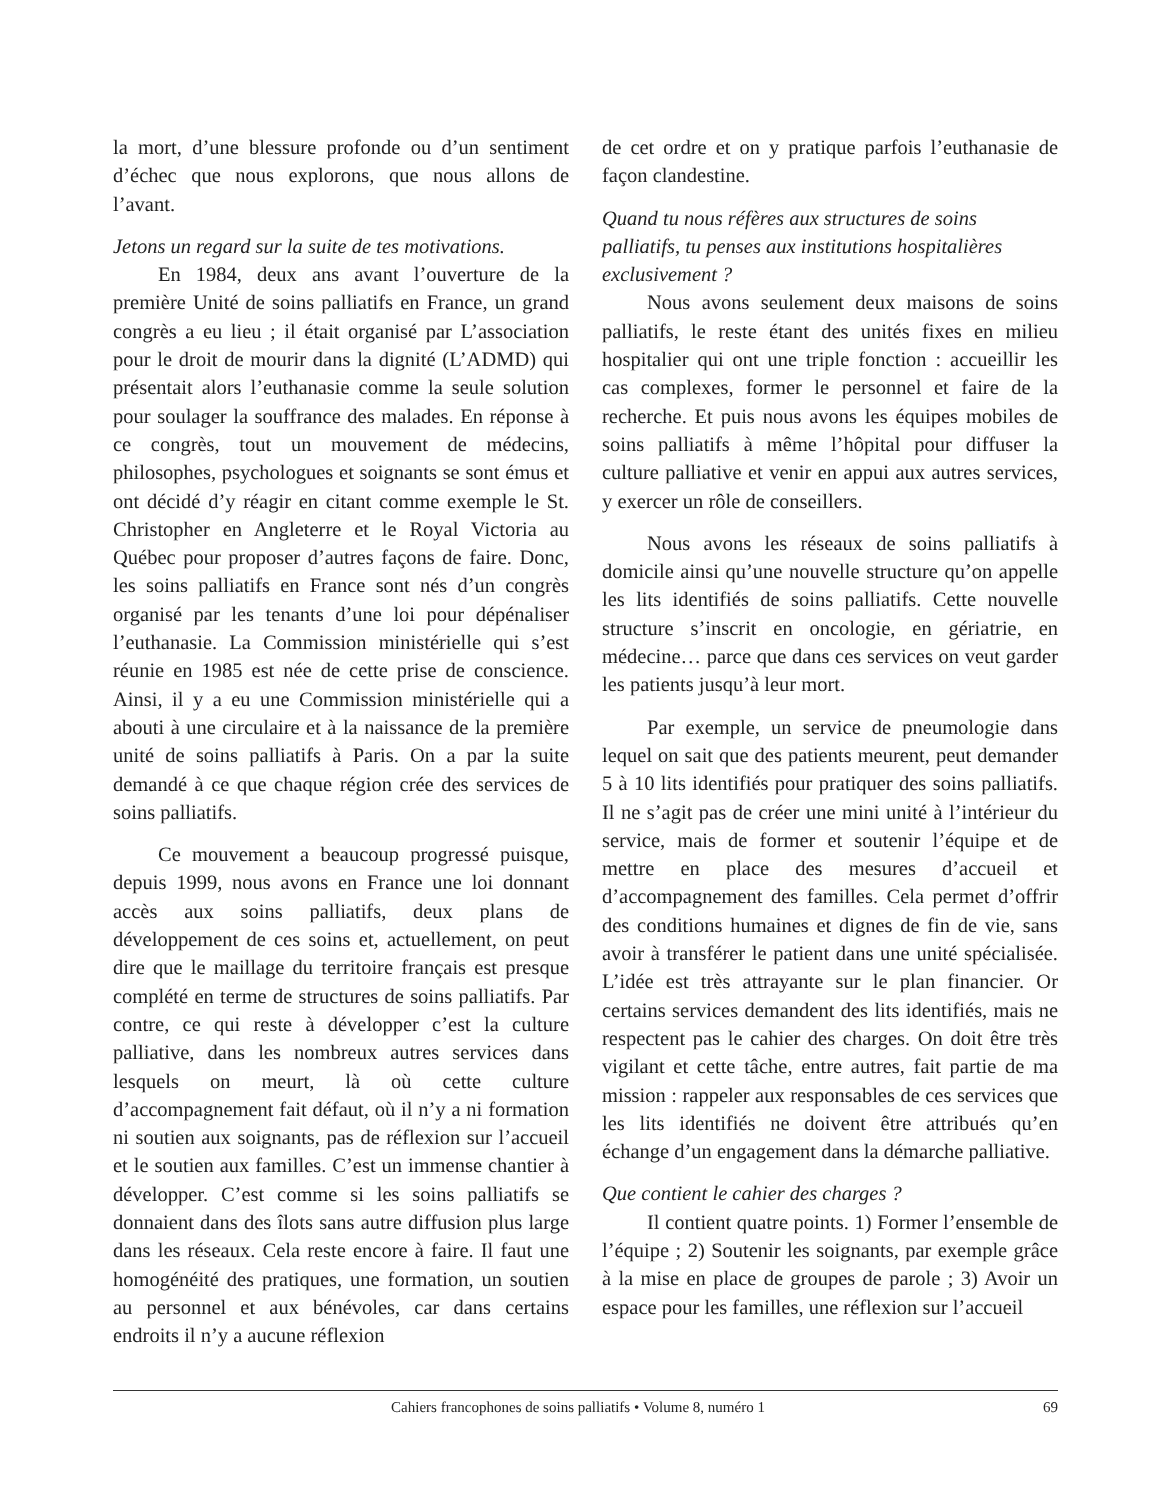la mort, d’une blessure profonde ou d’un sentiment d’échec que nous explorons, que nous allons de l’avant.
Jetons un regard sur la suite de tes motivations.
En 1984, deux ans avant l’ouverture de la première Unité de soins palliatifs en France, un grand congrès a eu lieu ; il était organisé par L’association pour le droit de mourir dans la dignité (L’ADMD) qui présentait alors l’euthanasie comme la seule solution pour soulager la souffrance des malades. En réponse à ce congrès, tout un mouvement de médecins, philosophes, psychologues et soignants se sont émus et ont décidé d’y réagir en citant comme exemple le St. Christopher en Angleterre et le Royal Victoria au Québec pour proposer d’autres façons de faire. Donc, les soins palliatifs en France sont nés d’un congrès organisé par les tenants d’une loi pour dépénaliser l’euthanasie. La Commission ministérielle qui s’est réunie en 1985 est née de cette prise de conscience. Ainsi, il y a eu une Commission ministérielle qui a abouti à une circulaire et à la naissance de la première unité de soins palliatifs à Paris. On a par la suite demandé à ce que chaque région crée des services de soins palliatifs.
Ce mouvement a beaucoup progressé puisque, depuis 1999, nous avons en France une loi donnant accès aux soins palliatifs, deux plans de développement de ces soins et, actuellement, on peut dire que le maillage du territoire français est presque complété en terme de structures de soins palliatifs. Par contre, ce qui reste à développer c’est la culture palliative, dans les nombreux autres services dans lesquels on meurt, là où cette culture d’accompagnement fait défaut, où il n’y a ni formation ni soutien aux soignants, pas de réflexion sur l’accueil et le soutien aux familles. C’est un immense chantier à développer. C’est comme si les soins palliatifs se donnaient dans des îlots sans autre diffusion plus large dans les réseaux. Cela reste encore à faire. Il faut une homogénéité des pratiques, une formation, un soutien au personnel et aux bénévoles, car dans certains endroits il n’y a aucune réflexion
de cet ordre et on y pratique parfois l’euthanasie de façon clandestine.
Quand tu nous réfères aux structures de soins palliatifs, tu penses aux institutions hospitalières exclusivement ?
Nous avons seulement deux maisons de soins palliatifs, le reste étant des unités fixes en milieu hospitalier qui ont une triple fonction : accueillir les cas complexes, former le personnel et faire de la recherche. Et puis nous avons les équipes mobiles de soins palliatifs à même l’hôpital pour diffuser la culture palliative et venir en appui aux autres services, y exercer un rôle de conseillers.
Nous avons les réseaux de soins palliatifs à domicile ainsi qu’une nouvelle structure qu’on appelle les lits identifiés de soins palliatifs. Cette nouvelle structure s’inscrit en oncologie, en gériatrie, en médecine… parce que dans ces services on veut garder les patients jusqu’à leur mort.
Par exemple, un service de pneumologie dans lequel on sait que des patients meurent, peut demander 5 à 10 lits identifiés pour pratiquer des soins palliatifs. Il ne s’agit pas de créer une mini unité à l’intérieur du service, mais de former et soutenir l’équipe et de mettre en place des mesures d’accueil et d’accompagnement des familles. Cela permet d’offrir des conditions humaines et dignes de fin de vie, sans avoir à transférer le patient dans une unité spécialisée. L’idée est très attrayante sur le plan financier. Or certains services demandent des lits identifiés, mais ne respectent pas le cahier des charges. On doit être très vigilant et cette tâche, entre autres, fait partie de ma mission : rappeler aux responsables de ces services que les lits identifiés ne doivent être attribués qu’en échange d’un engagement dans la démarche palliative.
Que contient le cahier des charges ?
Il contient quatre points. 1) Former l’ensemble de l’équipe ; 2) Soutenir les soignants, par exemple grâce à la mise en place de groupes de parole ; 3) Avoir un espace pour les familles, une réflexion sur l’accueil
Cahiers francophones de soins palliatifs • Volume 8, numéro 1 69